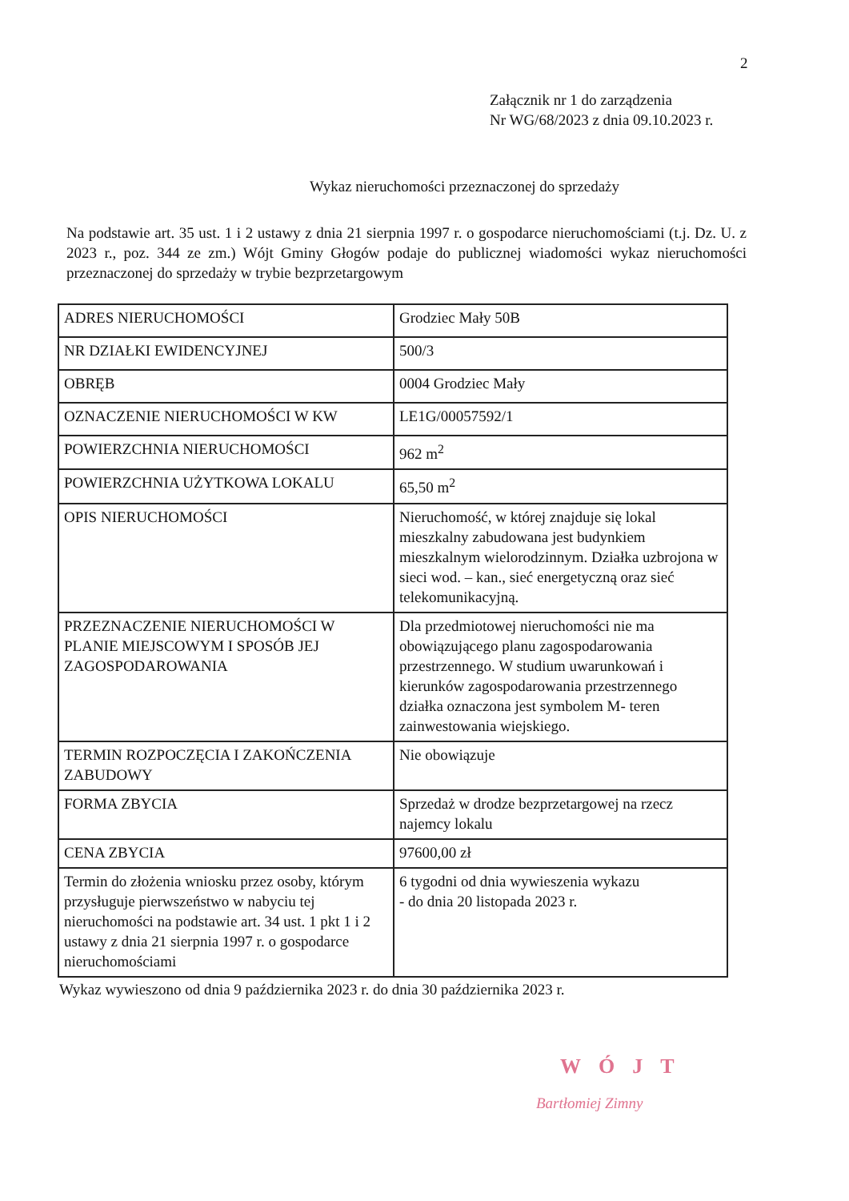2
Załącznik nr 1 do zarządzenia
Nr WG/68/2023 z dnia 09.10.2023 r.
Wykaz nieruchomości przeznaczonej do sprzedaży
Na podstawie art. 35 ust. 1 i 2 ustawy z dnia 21 sierpnia 1997 r. o gospodarce nieruchomościami (t.j. Dz. U. z 2023 r., poz. 344 ze zm.) Wójt Gminy Głogów podaje do publicznej wiadomości wykaz nieruchomości przeznaczonej do sprzedaży w trybie bezprzetargowym
| ADRES NIERUCHOMOŚCI | Grodziec Mały 50B |
| NR DZIAŁKI EWIDENCYJNEJ | 500/3 |
| OBRĘB | 0004 Grodziec Mały |
| OZNACZENIE NIERUCHOMOŚCI W KW | LE1G/00057592/1 |
| POWIERZCHNIA NIERUCHOMOŚCI | 962 m<sup>2</sup> |
| POWIERZCHNIA UŻYTKOWA LOKALU | 65,50 m<sup>2</sup> |
| OPIS NIERUCHOMOŚCI | Nieruchomość, w której znajduje się lokal mieszkalny zabudowana jest budynkiem mieszkalnym wielorodzinnym. Działka uzbrojona w sieci wod. – kan., sieć energetyczną oraz sieć telekomunikacyjną. |
| PRZEZNACZENIE NIERUCHOMOŚCI W PLANIE MIEJSCOWYM I SPOSÓB JEJ ZAGOSPODAROWANIA | Dla przedmiotowej nieruchomości nie ma obowiązującego planu zagospodarowania przestrzennego. W studium uwarunkowań i kierunków zagospodarowania przestrzennego działka oznaczona jest symbolem M- teren zainwestowania wiejskiego. |
| TERMIN ROZPOCZĘCIA I ZAKOŃCZENIA ZABUDOWY | Nie obowiązuje |
| FORMA ZBYCIA | Sprzedaż w drodze bezprzetargowej na rzecz najemcy lokalu |
| CENA ZBYCIA | 97600,00 zł |
| Termin do złożenia wniosku przez osoby, którym przysługuje pierwszeństwo w nabyciu tej nieruchomości na podstawie art. 34 ust. 1 pkt 1 i 2 ustawy z dnia 21 sierpnia 1997 r. o gospodarce nieruchomościami | 6 tygodni od dnia wywieszenia wykazu - do dnia 20 listopada 2023 r. |
Wykaz wywieszono od dnia 9 października 2023 r. do dnia 30 października 2023 r.
WÓJT
Bartłomiej Zimny